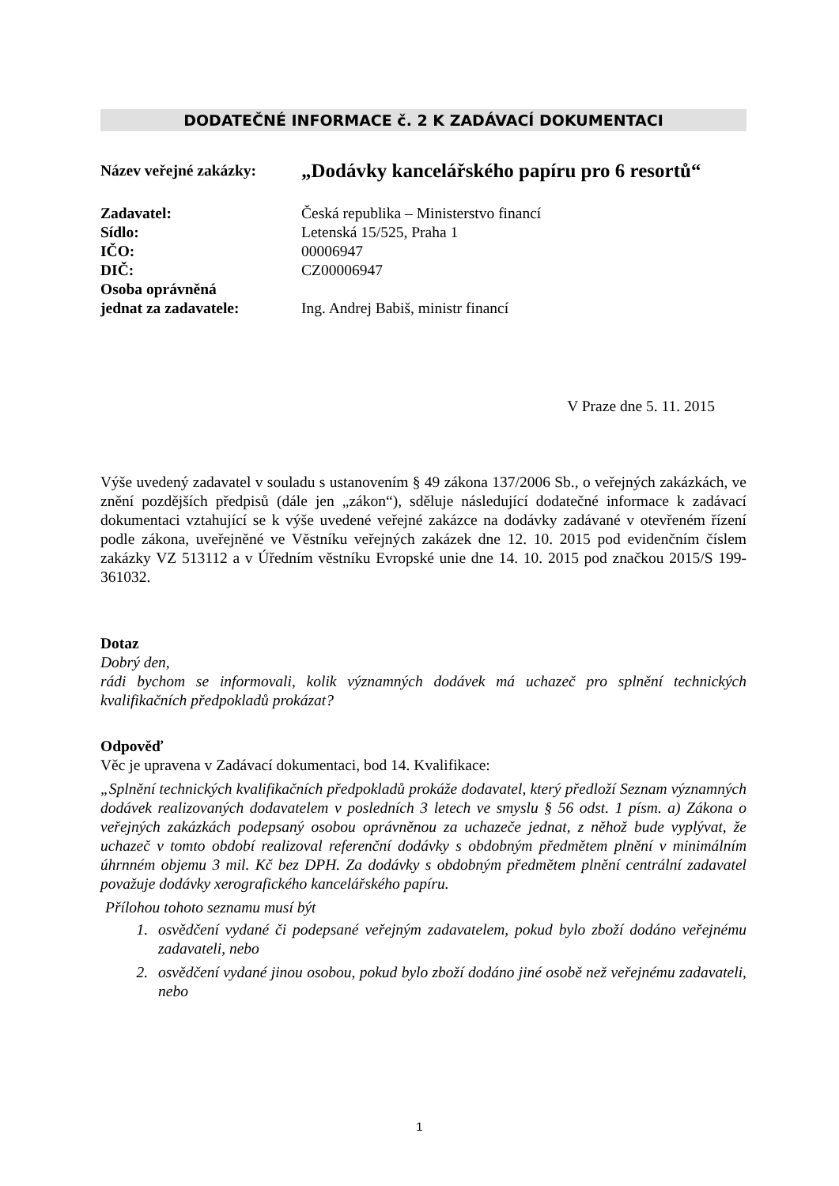DODATEČNÉ INFORMACE č. 2 K ZADÁVACÍ DOKUMENTACI
Název veřejné zakázky:
„Dodávky kancelářského papíru pro 6 resortů“
Zadavatel: Česká republika – Ministerstvo financí
Sídlo: Letenská 15/525, Praha 1
IČO: 00006947
DIČ: CZ00006947
Osoba oprávněná
jednat za zadavatele:
Ing. Andrej Babiš, ministr financí
V Praze dne 5. 11. 2015
Výše uvedený zadavatel v souladu s ustanovením § 49 zákona 137/2006 Sb., o veřejných zakázkách, ve znění pozdějších předpisů (dále jen „zákon“), sděluje následující dodatečné informace k zadávací dokumentaci vztahující se k výše uvedené veřejné zakázce na dodávky zadávané v otevřeném řízení podle zákona, uveřejněné ve Věstníku veřejných zakázek dne 12. 10. 2015 pod evidenčním číslem zakázky VZ 513112 a v Úředním věstníku Evropské unie dne 14. 10. 2015 pod značkou 2015/S 199-361032.
Dotaz
Dobrý den,
rádi bychom se informovali, kolik významných dodávek má uchazeč pro splnění technických kvalifikačních předpokladů prokázat?
Odpověď
Věc je upravena v Zadávací dokumentaci, bod 14. Kvalifikace:
„Splnění technických kvalifikačních předpokladů prokáže dodavatel, který předloží Seznam významných dodávek realizovaných dodavatelem v posledních 3 letech ve smyslu § 56 odst. 1 písm. a) Zákona o veřejných zakázkách podepsaný osobou oprávněnou za uchazeče jednat, z něhož bude vyplývat, že uchazeč v tomto období realizoval referenční dodávky s obdobným předmětem plnění v minimálním úhrnném objemu 3 mil. Kč bez DPH. Za dodávky s obdobným předmětem plnění centrální zadavatel považuje dodávky xerografického kancelářského papíru.
Přílohou tohoto seznamu musí být
1. osvědčení vydané či podepsané veřejným zadavatelem, pokud bylo zboží dodáno veřejnému zadavateli, nebo
2. osvědčení vydané jinou osobou, pokud bylo zboží dodáno jiné osobě než veřejnému zadavateli, nebo
1